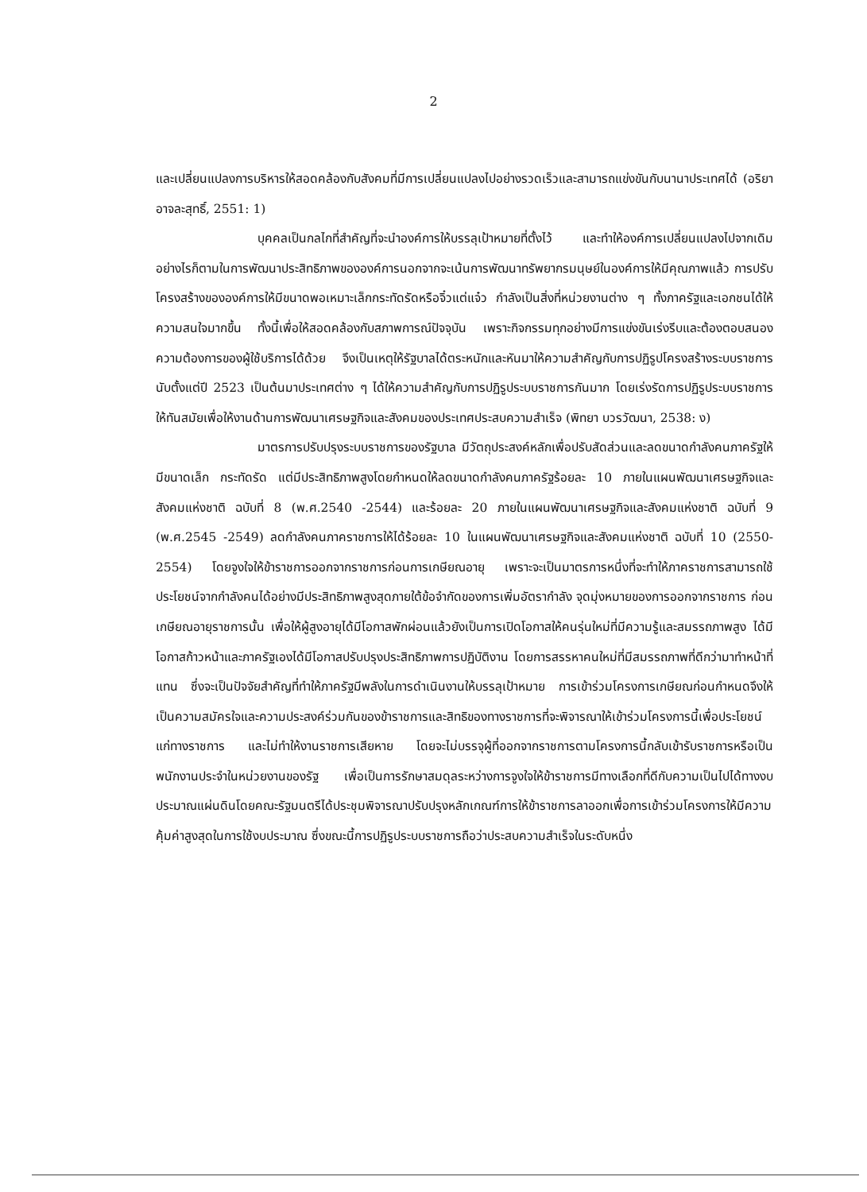2
และเปลี่ยนแปลงการบริหารให้สอดคล้องกับสังคมที่มีการเปลี่ยนแปลงไปอย่างรวดเร็วและสามารถแข่งขันกับนานาประเทศได้ (อริยา อาจละสุทธิ์, 2551: 1)
บุคคลเป็นกลไกที่สำคัญที่จะนำองค์การให้บรรลุเป้าหมายที่ตั้งไว้ และทำให้องค์การเปลี่ยนแปลงไปจากเดิม อย่างไรก็ตามในการพัฒนาประสิทธิภาพขององค์การนอกจากจะเน้นการพัฒนาทรัพยากรมนุษย์ในองค์การให้มีคุณภาพแล้ว การปรับโครงสร้างขององค์การให้มีขนาดพอเหมาะเล็กกระทัดรัดหรือจิ๋วแต่แจ๋ว กำลังเป็นสิ่งที่หน่วยงานต่าง ๆ ทั้งภาครัฐและเอกชนได้ให้ความสนใจมากขึ้น ทั้งนี้เพื่อให้สอดคล้องกับสภาพการณ์ปัจจุบัน เพราะกิจกรรมทุกอย่างมีการแข่งขันเร่งรีบและต้องตอบสนองความต้องการของผู้ใช้บริการได้ด้วย จึงเป็นเหตุให้รัฐบาลได้ตระหนักและหันมาให้ความสำคัญกับการปฏิรูปโครงสร้างระบบราชการ นับตั้งแต่ปี 2523 เป็นต้นมาประเทศต่าง ๆ ได้ให้ความสำคัญกับการปฏิรูประบบราชการกันมาก โดยเร่งรัดการปฏิรูประบบราชการให้ทันสมัยเพื่อให้งานด้านการพัฒนาเศรษฐกิจและสังคมของประเทศประสบความสำเร็จ (พิทยา บวรวัฒนา, 2538: ง)
มาตรการปรับปรุงระบบราชการของรัฐบาล มีวัตถุประสงค์หลักเพื่อปรับสัดส่วนและลดขนาดกำลังคนภาครัฐให้มีขนาดเล็ก กระทัดรัด แต่มีประสิทธิภาพสูงโดยกำหนดให้ลดขนาดกำลังคนภาครัฐร้อยละ 10 ภายในแผนพัฒนาเศรษฐกิจและสังคมแห่งชาติ ฉบับที่ 8 (พ.ศ.2540 -2544) และร้อยละ 20 ภายในแผนพัฒนาเศรษฐกิจและสังคมแห่งชาติ ฉบับที่ 9 (พ.ศ.2545 -2549) ลดกำลังคนภาคราชการให้ได้ร้อยละ 10 ในแผนพัฒนาเศรษฐกิจและสังคมแห่งชาติ ฉบับที่ 10 (2550-2554) โดยจูงใจให้ข้าราชการออกจากราชการก่อนการเกษียณอายุ เพราะจะเป็นมาตรการหนึ่งที่จะทำให้ภาคราชการสามารถใช้ประโยชน์จากกำลังคนได้อย่างมีประสิทธิภาพสูงสุดภายใต้ข้อจำกัดของการเพิ่มอัตรากำลัง จุดมุ่งหมายของการออกจากราชการ ก่อนเกษียณอายุราชการนั้น เพื่อให้ผู้สูงอายุได้มีโอกาสพักผ่อนแล้วยังเป็นการเปิดโอกาสให้คนรุ่นใหม่ที่มีความรู้และสมรรถภาพสูง ได้มีโอกาสก้าวหน้าและภาครัฐเองได้มีโอกาสปรับปรุงประสิทธิภาพการปฏิบัติงาน โดยการสรรหาคนใหม่ที่มีสมรรถภาพที่ดีกว่ามาทำหน้าที่แทน ซึ่งจะเป็นปัจจัยสำคัญที่ทำให้ภาครัฐมีพลังในการดำเนินงานให้บรรลุเป้าหมาย การเข้าร่วมโครงการเกษียณก่อนกำหนดจึงให้เป็นความสมัครใจและความประสงค์ร่วมกันของข้าราชการและสิทธิของทางราชการที่จะพิจารณาให้เข้าร่วมโครงการนี้เพื่อประโยชน์แก่ทางราชการ และไม่ทำให้งานราชการเสียหาย โดยจะไม่บรรจุผู้ที่ออกจากราชการตามโครงการนี้กลับเข้ารับราชการหรือเป็นพนักงานประจำในหน่วยงานของรัฐ เพื่อเป็นการรักษาสมดุลระหว่างการจูงใจให้ข้าราชการมีทางเลือกที่ดีกับความเป็นไปได้ทางงบประมาณแผ่นดินโดยคณะรัฐมนตรีได้ประชุมพิจารณาปรับปรุงหลักเกณฑ์การให้ข้าราชการลาออกเพื่อการเข้าร่วมโครงการให้มีความคุ้มค่าสูงสุดในการใช้งบประมาณ ซึ่งขณะนี้การปฏิรูประบบราชการถือว่าประสบความสำเร็จในระดับหนึ่ง